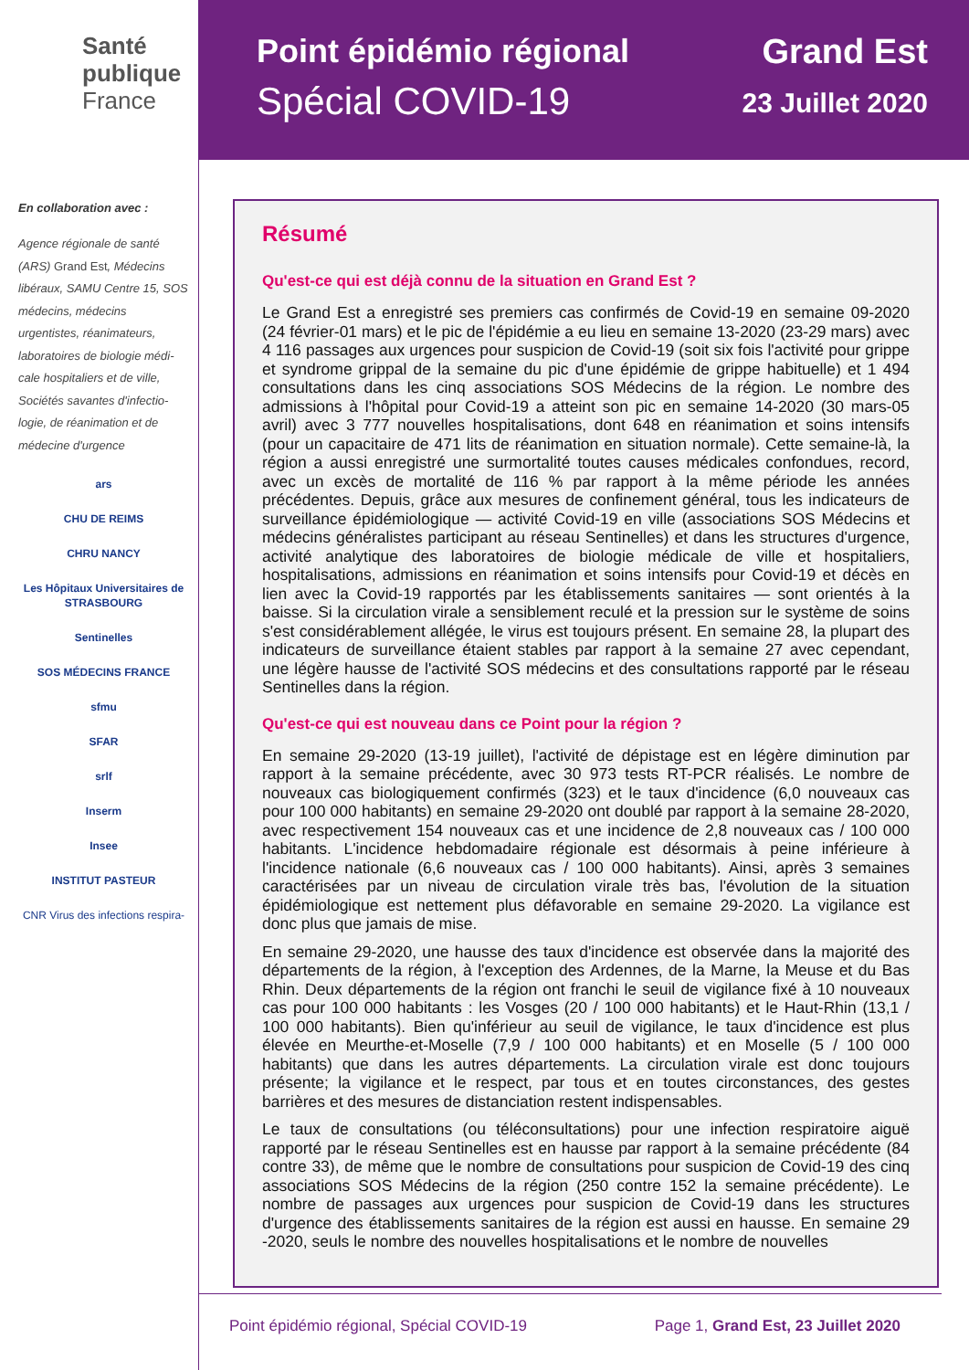Santé
publique
France
En collaboration avec :
Agence régionale de santé (ARS) Grand Est, Médecins libéraux, SAMU Centre 15, SOS médecins, médecins urgentistes, réanimateurs, laboratoires de biologie médi-cale hospitaliers et de ville, Sociétés savantes d'infectio-logie, de réanimation et de médecine d'urgence
ars
CHU DE REIMS
CHRU NANCY
Les Hôpitaux Universitaires de STRASBOURG
Sentinelles
SOS MÉDECINS FRANCE
sfmu
SFAR
srlf
Inserm
Insee
INSTITUT PASTEUR
CNR Virus des infections respira-
Point épidémio régional
Spécial COVID-19
Grand Est
23 Juillet 2020
Résumé
Qu'est-ce qui est déjà connu de la situation en Grand Est ?
Le Grand Est a enregistré ses premiers cas confirmés de Covid-19 en semaine 09-2020 (24 février-01 mars) et le pic de l'épidémie a eu lieu en semaine 13-2020 (23-29 mars) avec 4 116 passages aux urgences pour suspicion de Covid-19 (soit six fois l'activité pour grippe et syndrome grippal de la semaine du pic d'une épidémie de grippe habituelle) et 1 494 consultations dans les cinq associations SOS Médecins de la région. Le nombre des admissions à l'hôpital pour Covid-19 a atteint son pic en semaine 14-2020 (30 mars-05 avril) avec 3 777 nouvelles hospitalisations, dont 648 en réanimation et soins intensifs (pour un capacitaire de 471 lits de réanimation en situation normale). Cette semaine-là, la région a aussi enregistré une surmortalité toutes causes médicales confondues, record, avec un excès de mortalité de 116 % par rapport à la même période les années précédentes. Depuis, grâce aux mesures de confinement général, tous les indicateurs de surveillance épidémiologique — activité Covid-19 en ville (associations SOS Médecins et médecins généralistes participant au réseau Sentinelles) et dans les structures d'urgence, activité analytique des laboratoires de biologie médicale de ville et hospitaliers, hospitalisations, admissions en réanimation et soins intensifs pour Covid-19 et décès en lien avec la Covid-19 rapportés par les établissements sanitaires — sont orientés à la baisse. Si la circulation virale a sensiblement reculé et la pression sur le système de soins s'est considérablement allégée, le virus est toujours présent. En semaine 28, la plupart des indicateurs de surveillance étaient stables par rapport à la semaine 27 avec cependant, une légère hausse de l'activité SOS médecins et des consultations rapporté par le réseau Sentinelles dans la région.
Qu'est-ce qui est nouveau dans ce Point pour la région ?
En semaine 29-2020 (13-19 juillet), l'activité de dépistage est en légère diminution par rapport à la semaine précédente, avec 30 973 tests RT-PCR réalisés. Le nombre de nouveaux cas biologiquement confirmés (323) et le taux d'incidence (6,0 nouveaux cas pour 100 000 habitants) en semaine 29-2020 ont doublé par rapport à la semaine 28-2020, avec respectivement 154 nouveaux cas et une incidence de 2,8 nouveaux cas / 100 000 habitants. L'incidence hebdomadaire régionale est désormais à peine inférieure à l'incidence nationale (6,6 nouveaux cas / 100 000 habitants). Ainsi, après 3 semaines caractérisées par un niveau de circulation virale très bas, l'évolution de la situation épidémiologique est nettement plus défavorable en semaine 29-2020. La vigilance est donc plus que jamais de mise.
En semaine 29-2020, une hausse des taux d'incidence est observée dans la majorité des départements de la région, à l'exception des Ardennes, de la Marne, la Meuse et du Bas Rhin. Deux départements de la région ont franchi le seuil de vigilance fixé à 10 nouveaux cas pour 100 000 habitants : les Vosges (20 / 100 000 habitants) et le Haut-Rhin (13,1 / 100 000 habitants). Bien qu'inférieur au seuil de vigilance, le taux d'incidence est plus élevée en Meurthe-et-Moselle (7,9 / 100 000 habitants) et en Moselle (5 / 100 000 habitants) que dans les autres départements. La circulation virale est donc toujours présente; la vigilance et le respect, par tous et en toutes circonstances, des gestes barrières et des mesures de distanciation restent indispensables.
Le taux de consultations (ou téléconsultations) pour une infection respiratoire aiguë rapporté par le réseau Sentinelles est en hausse par rapport à la semaine précédente (84 contre 33), de même que le nombre de consultations pour suspicion de Covid-19 des cinq associations SOS Médecins de la région (250 contre 152 la semaine précédente). Le nombre de passages aux urgences pour suspicion de Covid-19 dans les structures d'urgence des établissements sanitaires de la région est aussi en hausse. En semaine 29 -2020, seuls le nombre des nouvelles hospitalisations et le nombre de nouvelles
Point épidémio régional, Spécial COVID-19 Page 1, Grand Est, 23 Juillet 2020